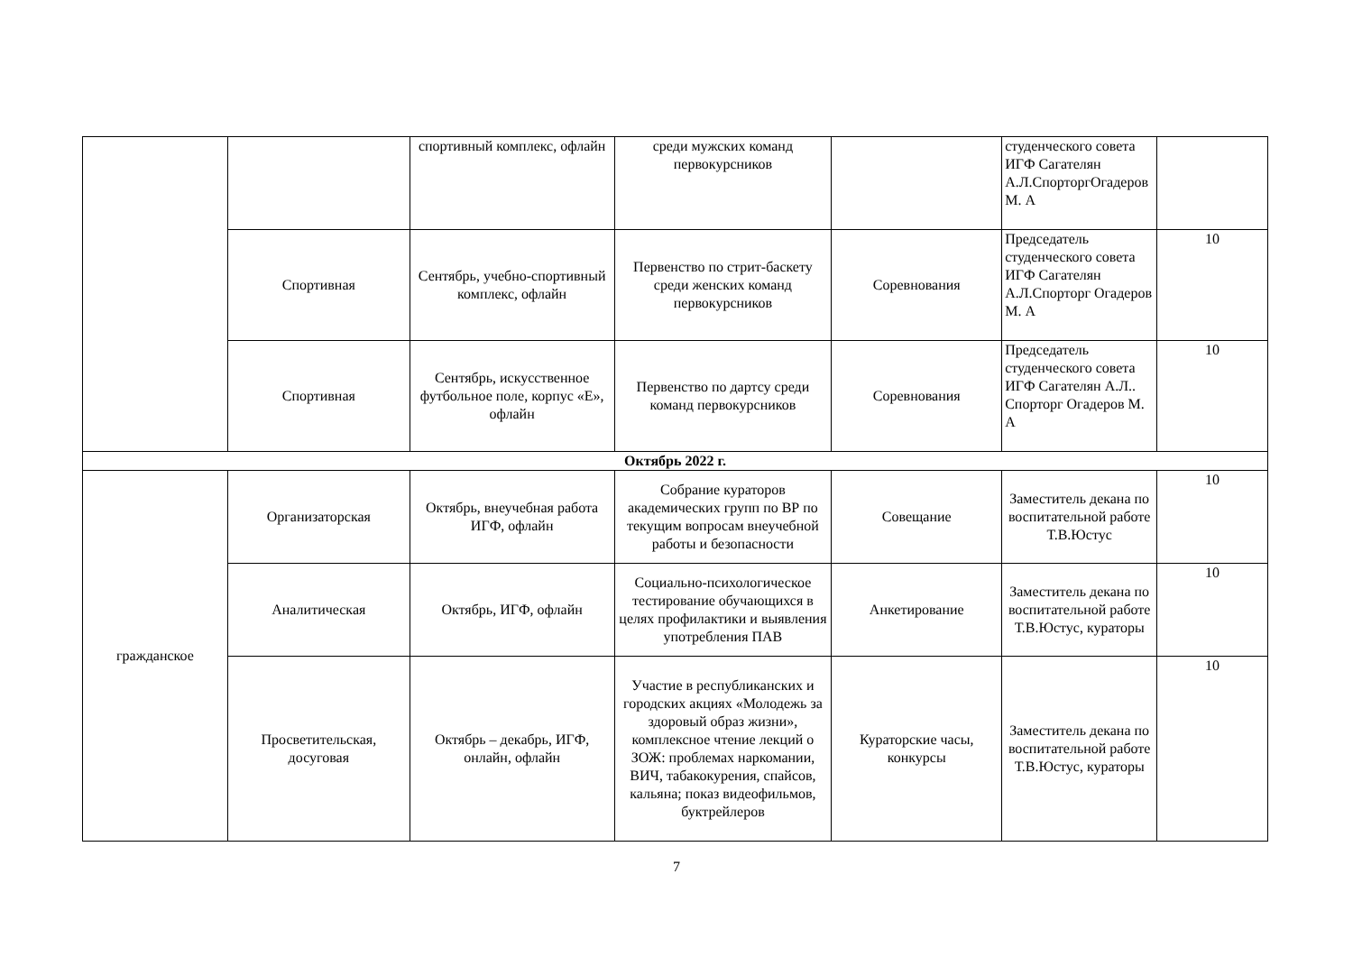| | | спортивный комплекс, офлайн | среди мужских команд первокурсников | | студенческого совета ИГФ Сагателян А.Л.СпорторгОгадеров М. А | |
| | Спортивная | Сентябрь, учебно-спортивный комплекс, офлайн | Первенство по стрит-баскету среди женских команд первокурсников | Соревнования | Председатель студенческого совета ИГФ Сагателян А.Л.Спорторг Огадеров М. А | 10 |
| | Спортивная | Сентябрь, искусственное футбольное поле, корпус «Е», офлайн | Первенство по дартсу среди команд первокурсников | Соревнования | Председатель студенческого совета ИГФ Сагателян А.Л.. Спорторг Огадеров М. А | 10 |
| Октябрь 2022 г. | | | | | | |
| гражданское | Организаторская | Октябрь, внеучебная работа ИГФ, офлайн | Собрание кураторов академических групп по ВР по текущим вопросам внеучебной работы и безопасности | Совещание | Заместитель декана по воспитательной работе Т.В.Юстус | 10 |
| | Аналитическая | Октябрь, ИГФ, офлайн | Социально-психологическое тестирование обучающихся в целях профилактики и выявления употребления ПАВ | Анкетирование | Заместитель декана по воспитательной работе Т.В.Юстус, кураторы | 10 |
| | Просветительская, досуговая | Октябрь – декабрь, ИГФ, онлайн, офлайн | Участие в республиканских и городских акциях «Молодежь за здоровый образ жизни», комплексное чтение лекций о ЗОЖ: проблемах наркомании, ВИЧ, табакокурения, спайсов, кальяна; показ видеофильмов, буктрейлеров | Кураторские часы, конкурсы | Заместитель декана по воспитательной работе Т.В.Юстус, кураторы | 10 |
7